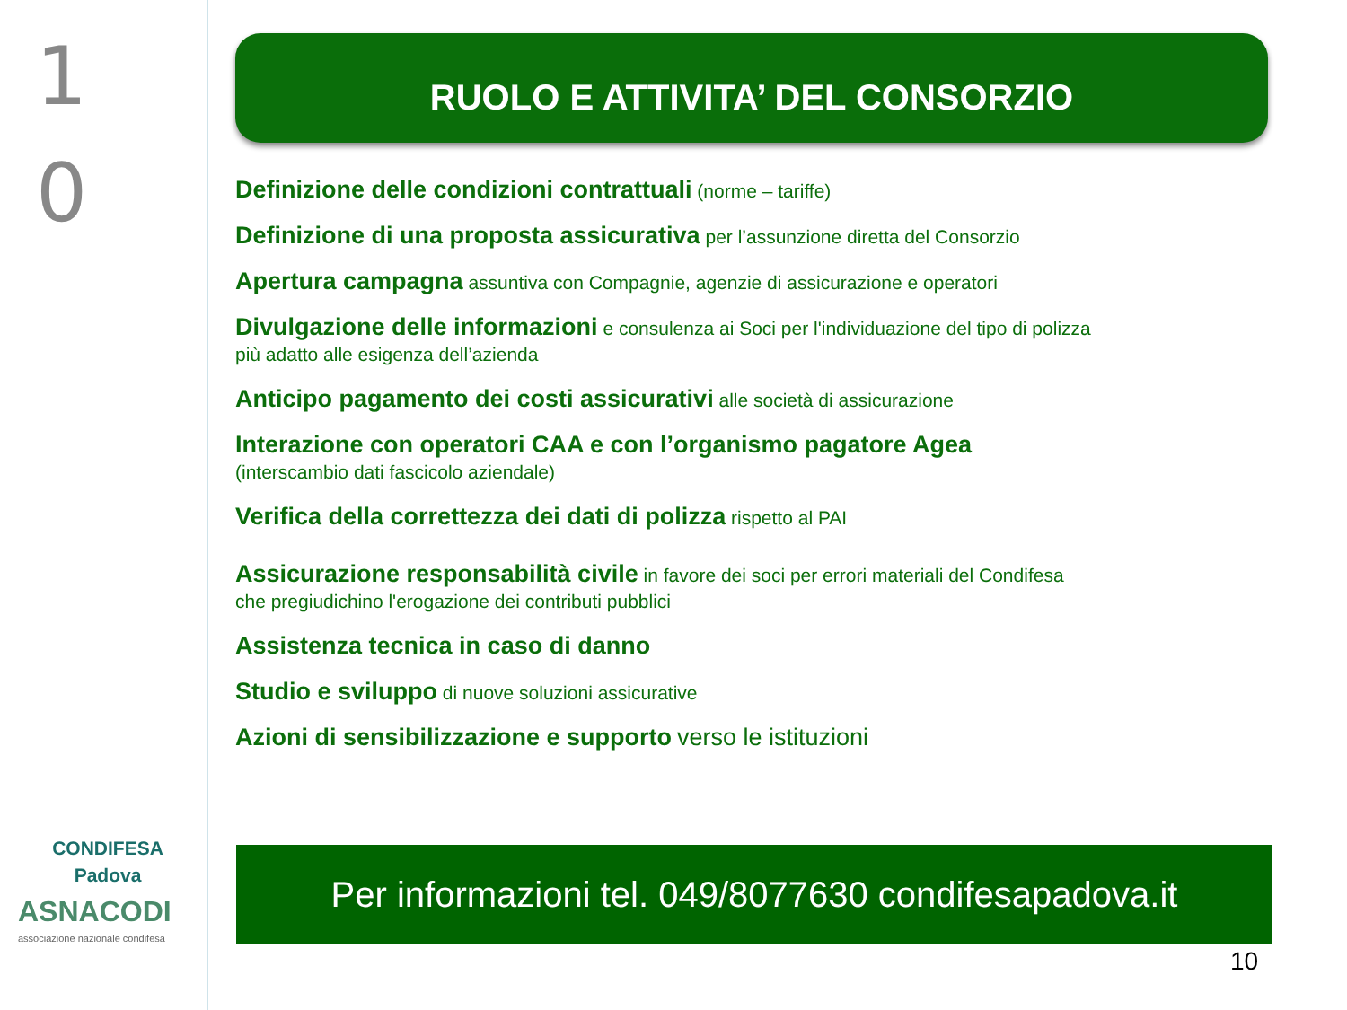1
0
CONDIFESA
Padova
ASNACODI
associazione nazionale condifesa
RUOLO E ATTIVITA’ DEL CONSORZIO
Definizione delle condizioni contrattuali (norme – tariffe)
Definizione di una proposta assicurativa per l’assunzione diretta del Consorzio
Apertura campagna assuntiva con Compagnie, agenzie di assicurazione e operatori
Divulgazione delle informazioni e consulenza ai Soci per l'individuazione del tipo di polizza
più adatto alle esigenza dell’azienda
Anticipo pagamento dei costi assicurativi alle società di assicurazione
Interazione con operatori CAA e con l’organismo pagatore Agea
(interscambio dati fascicolo aziendale)
Verifica della correttezza dei dati di polizza rispetto al PAI
Assicurazione responsabilità civile in favore dei soci per errori materiali del Condifesa
che pregiudichino l'erogazione dei contributi pubblici
Assistenza tecnica in caso di danno
Studio e sviluppo di nuove soluzioni assicurative
Azioni di sensibilizzazione e supporto verso le istituzioni
Per informazioni tel. 049/8077630 condifesapadova.it
10